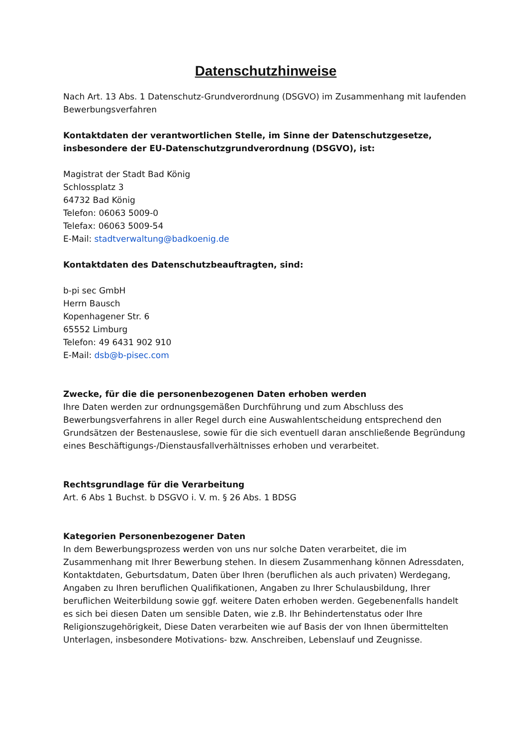Datenschutzhinweise
Nach Art. 13 Abs. 1 Datenschutz-Grundverordnung (DSGVO) im Zusammenhang mit laufenden Bewerbungsverfahren
Kontaktdaten der verantwortlichen Stelle, im Sinne der Datenschutzgesetze, insbesondere der EU-Datenschutzgrundverordnung (DSGVO), ist:
Magistrat der Stadt Bad König
Schlossplatz 3
64732 Bad König
Telefon: 06063 5009-0
Telefax: 06063 5009-54
E-Mail: stadtverwaltung@badkoenig.de
Kontaktdaten des Datenschutzbeauftragten, sind:
b-pi sec GmbH
Herrn Bausch
Kopenhagener Str. 6
65552 Limburg
Telefon: 49 6431 902 910
E-Mail: dsb@b-pisec.com
Zwecke, für die die personenbezogenen Daten erhoben werden
Ihre Daten werden zur ordnungsgemäßen Durchführung und zum Abschluss des Bewerbungsverfahrens in aller Regel durch eine Auswahlentscheidung entsprechend den Grundsätzen der Bestenauslese, sowie für die sich eventuell daran anschließende Begründung eines Beschäftigungs-/Dienstausfallverhältnisses erhoben und verarbeitet.
Rechtsgrundlage für die Verarbeitung
Art. 6 Abs 1 Buchst. b DSGVO i. V. m. § 26 Abs. 1 BDSG
Kategorien Personenbezogener Daten
In dem Bewerbungsprozess werden von uns nur solche Daten verarbeitet, die im Zusammenhang mit Ihrer Bewerbung stehen. In diesem Zusammenhang können Adressdaten, Kontaktdaten, Geburtsdatum, Daten über Ihren (beruflichen als auch privaten) Werdegang, Angaben zu Ihren beruflichen Qualifikationen, Angaben zu Ihrer Schulausbildung, Ihrer beruflichen Weiterbildung sowie ggf. weitere Daten erhoben werden. Gegebenenfalls handelt es sich bei diesen Daten um sensible Daten, wie z.B. Ihr Behindertenstatus oder Ihre Religionszugehörigkeit, Diese Daten verarbeiten wie auf Basis der von Ihnen übermittelten Unterlagen, insbesondere Motivations- bzw. Anschreiben, Lebenslauf und Zeugnisse.